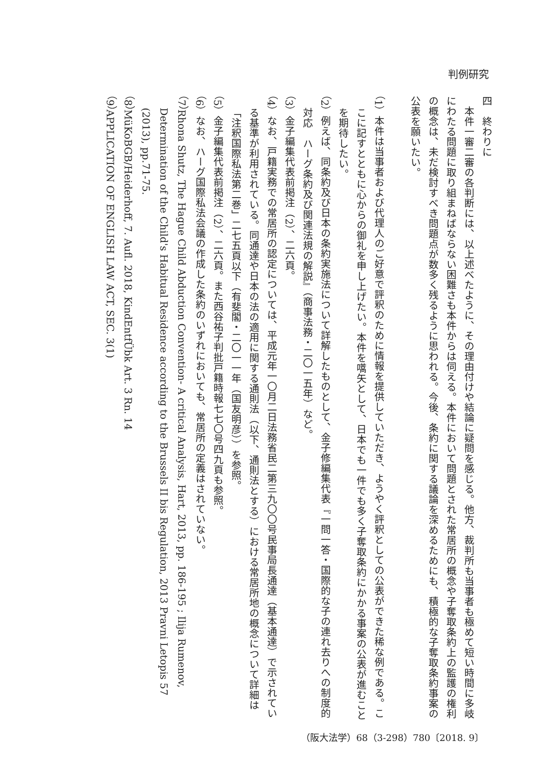判例研究
四　終わりに
　本件一審二審の各判断には、以上述べたように、その理由付けや結論に疑問を感じる。他方、裁判所も当事者も極めて短い時間に多岐にわたる問題に取り組まねばならない困難さも本件からは伺える。本件において問題とされた常居所の概念や子奪取条約上の監護の権利の概念は、未だ検討すべき問題点が数多く残るように思われる。今後、条約に関する議論を深めるためにも、積極的な子奪取条約事案の公表を願いたい。
（1）本件は当事者および代理人のご好意で評釈のために情報を提供していただき、ようやく評釈としての公表ができた稀な例である。ここに記すとともに心からの御礼を申し上げたい。本件を嚆矢として、日本でも一件でも多く子奪取条約にかかる事案の公表が進むことを期待したい。
（2）例えば、同条約及び日本の条約実施法について詳解したものとして、金子修編集代表『一問一答・国際的な子の連れ去りへの制度的対応　ハーグ条約及び関連法規の解説』（商事法務・二〇一五年）など。
（3）金子編集代表前掲注（2）、二六頁。
（4）なお、戸籍実務での常居所の認定については、平成元年一〇月二日法務省民二第三九〇〇号民事局長通達（基本通達）で示されている基準が利用されている。同通達や日本の法の適用に関する通則法（以下、通則法とする）における常居所地の概念について詳細は「注釈国際私法第二巻」二七五頁以下（有斐閣・二〇一一年（国友明彦））を参照。
（5）金子編集代表前掲注（2）、二六頁。また西谷祐子判批戸籍時報七七〇号四九頁も参照。
（6）なお、ハーグ国際私法会議の作成した条約のいずれにおいても、常居所の定義はされていない。
（7）Rhona Shutz, The Hague Child Abduction Convention- A critical Analysis, Hart, 2013, pp. 186-195 ; Ilija Rumenov, Determination of the Child's Habitual Residence according to the Brussels II bis Regulation, 2013 Pravni Letopis 57 (2013), pp.71-75.
（8）MüKoBGB/Heiderhoff, 7. Aufl. 2018, KindEntfÜbk Art. 3 Rn. 14
（9）APPLICATION OF ENGLISH LAW ACT, SEC. 3(1)
（阪大法学）68（3-298）780〔2018. 9〕